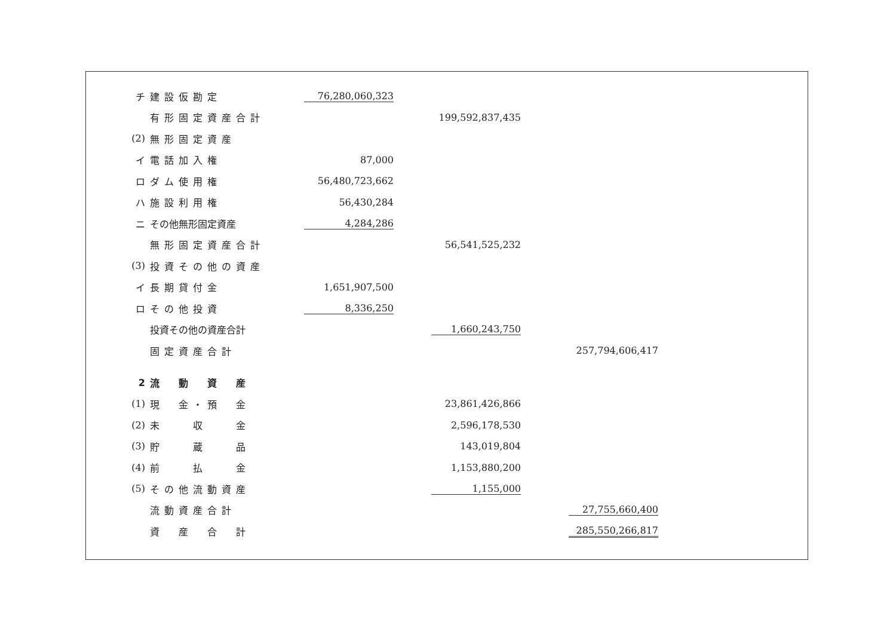| チ | 建設仮勘定 | | 76,280,060,323 | | | | |
| | 有形固定資産合計 | | | | 199,592,837,435 | | |
| (2) | 無形固定資産 | | | | | | |
| イ | 電話加入権 | | 87,000 | | | | |
| ロ | ダム使用権 | | 56,480,723,662 | | | | |
| ハ | 施設利用権 | | 56,430,284 | | | | |
| ニ | その他無形固定資産 | | 4,284,286 | | | | |
| | 無形固定資産合計 | | | | 56,541,525,232 | | |
| (3) | 投資その他の資産 | | | | | | |
| イ | 長期貸付金 | | 1,651,907,500 | | | | |
| ロ | その他投資 | | 8,336,250 | | | | |
| | 投資その他の資産合計 | | | | 1,660,243,750 | | |
| | 固定資産合計 | | | | | | 257,794,606,417 |
| 2 | 流 動 資 産 | | | | | | |
| (1) | 現 金・預 金 | | | | 23,861,426,866 | | |
| (2) | 未 収 金 | | | | 2,596,178,530 | | |
| (3) | 貯 蔵 品 | | | | 143,019,804 | | |
| (4) | 前 払 金 | | | | 1,153,880,200 | | |
| (5) | その他流動資産 | | | | 1,155,000 | | |
| | 流動資産合計 | | | | | | 27,755,660,400 |
| | 資 産 合 計 | | | | | | 285,550,266,817 |